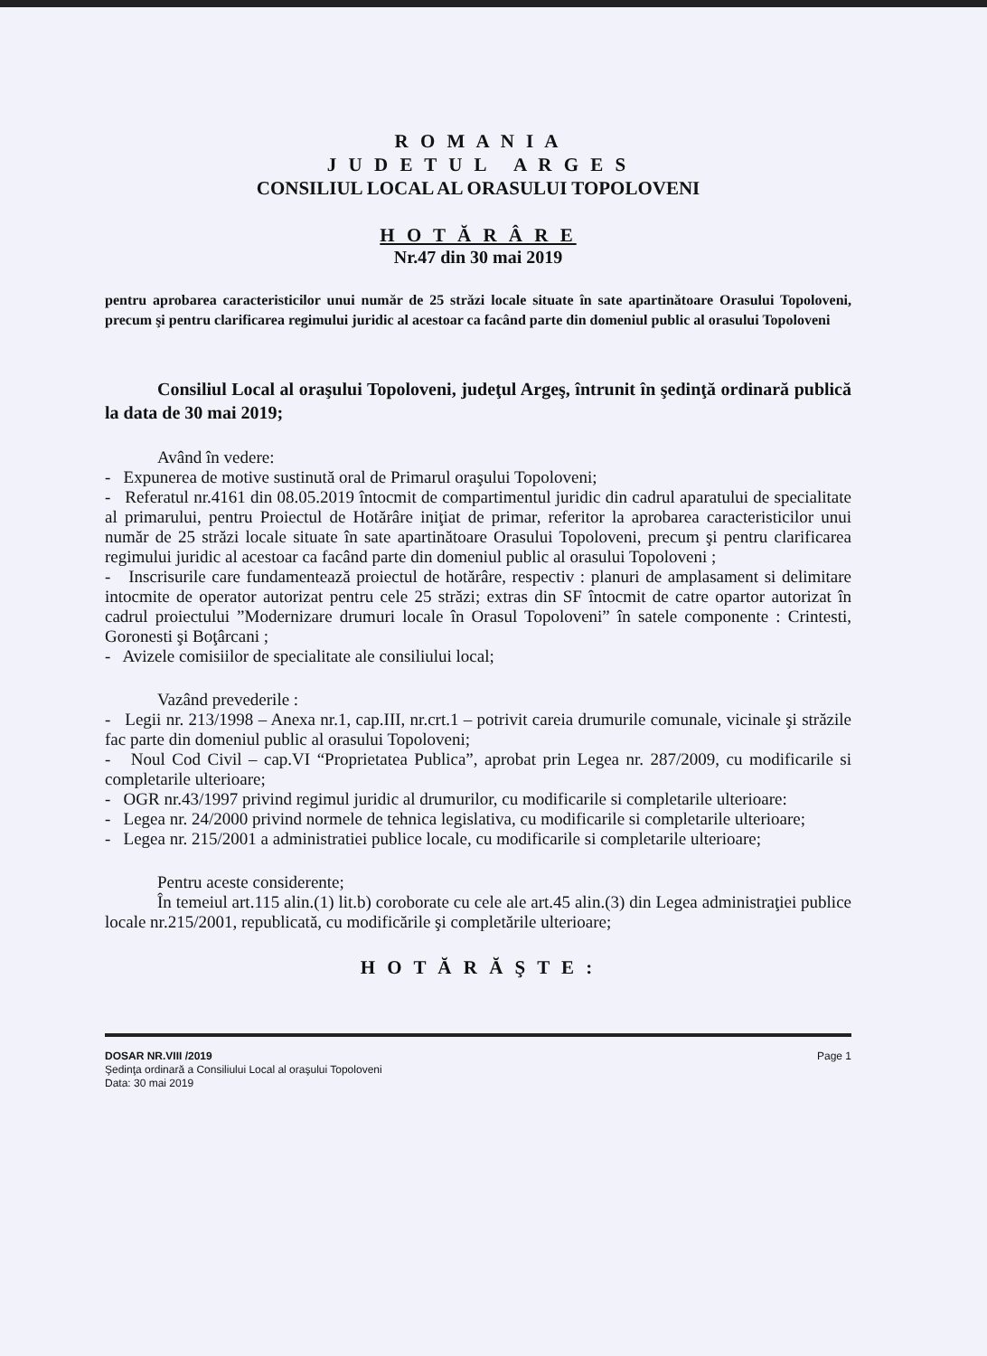R O M A N I A
J U D E T U L A R G E S
CONSILIUL LOCAL AL ORASULUI TOPOLOVENI
H O T Ă R Â R E
Nr.47 din 30 mai 2019
pentru aprobarea caracteristicilor unui număr de 25 străzi locale situate în sate apartinătoare Orasului Topoloveni, precum şi pentru clarificarea regimului juridic al acestoar ca facând parte din domeniul public al orasului Topoloveni
Consiliul Local al oraşului Topoloveni, judeţul Argeş, întrunit în şedinţă ordinară publică la data de 30 mai 2019;
Având în vedere:
- Expunerea de motive sustinută oral de Primarul oraşului Topoloveni;
- Referatul nr.4161 din 08.05.2019 întocmit de compartimentul juridic din cadrul aparatului de specialitate al primarului, pentru Proiectul de Hotărâre iniţiat de primar, referitor la aprobarea caracteristicilor unui număr de 25 străzi locale situate în sate apartinătoare Orasului Topoloveni, precum şi pentru clarificarea regimului juridic al acestoar ca facând parte din domeniul public al orasului Topoloveni ;
- Inscrisurile care fundamentează proiectul de hotărâre, respectiv : planuri de amplasament si delimitare intocmite de operator autorizat pentru cele 25 străzi; extras din SF întocmit de catre opartor autorizat în cadrul proiectului ”Modernizare drumuri locale în Orasul Topoloveni” în satele componente : Crintesti, Goronesti şi Boţârcani ;
- Avizele comisiilor de specialitate ale consiliului local;
Vazând prevederile :
- Legii nr. 213/1998 – Anexa nr.1, cap.III, nr.crt.1 – potrivit careia drumurile comunale, vicinale şi străzile fac parte din domeniul public al orasului Topoloveni;
- Noul Cod Civil – cap.VI “Proprietatea Publica”, aprobat prin Legea nr. 287/2009, cu modificarile si completarile ulterioare;
- OGR nr.43/1997 privind regimul juridic al drumurilor, cu modificarile si completarile ulterioare:
- Legea nr. 24/2000 privind normele de tehnica legislativa, cu modificarile si completarile ulterioare;
- Legea nr. 215/2001 a administratiei publice locale, cu modificarile si completarile ulterioare;
Pentru aceste considerente;
În temeiul art.115 alin.(1) lit.b) coroborate cu cele ale art.45 alin.(3) din Legea administraţiei publice locale nr.215/2001, republicată, cu modificările şi completările ulterioare;
H O T Ă R Ă Ş T E :
DOSAR NR.VIII /2019
Şedinţa ordinară a Consiliului Local al oraşului Topoloveni
Data: 30 mai 2019
Page 1